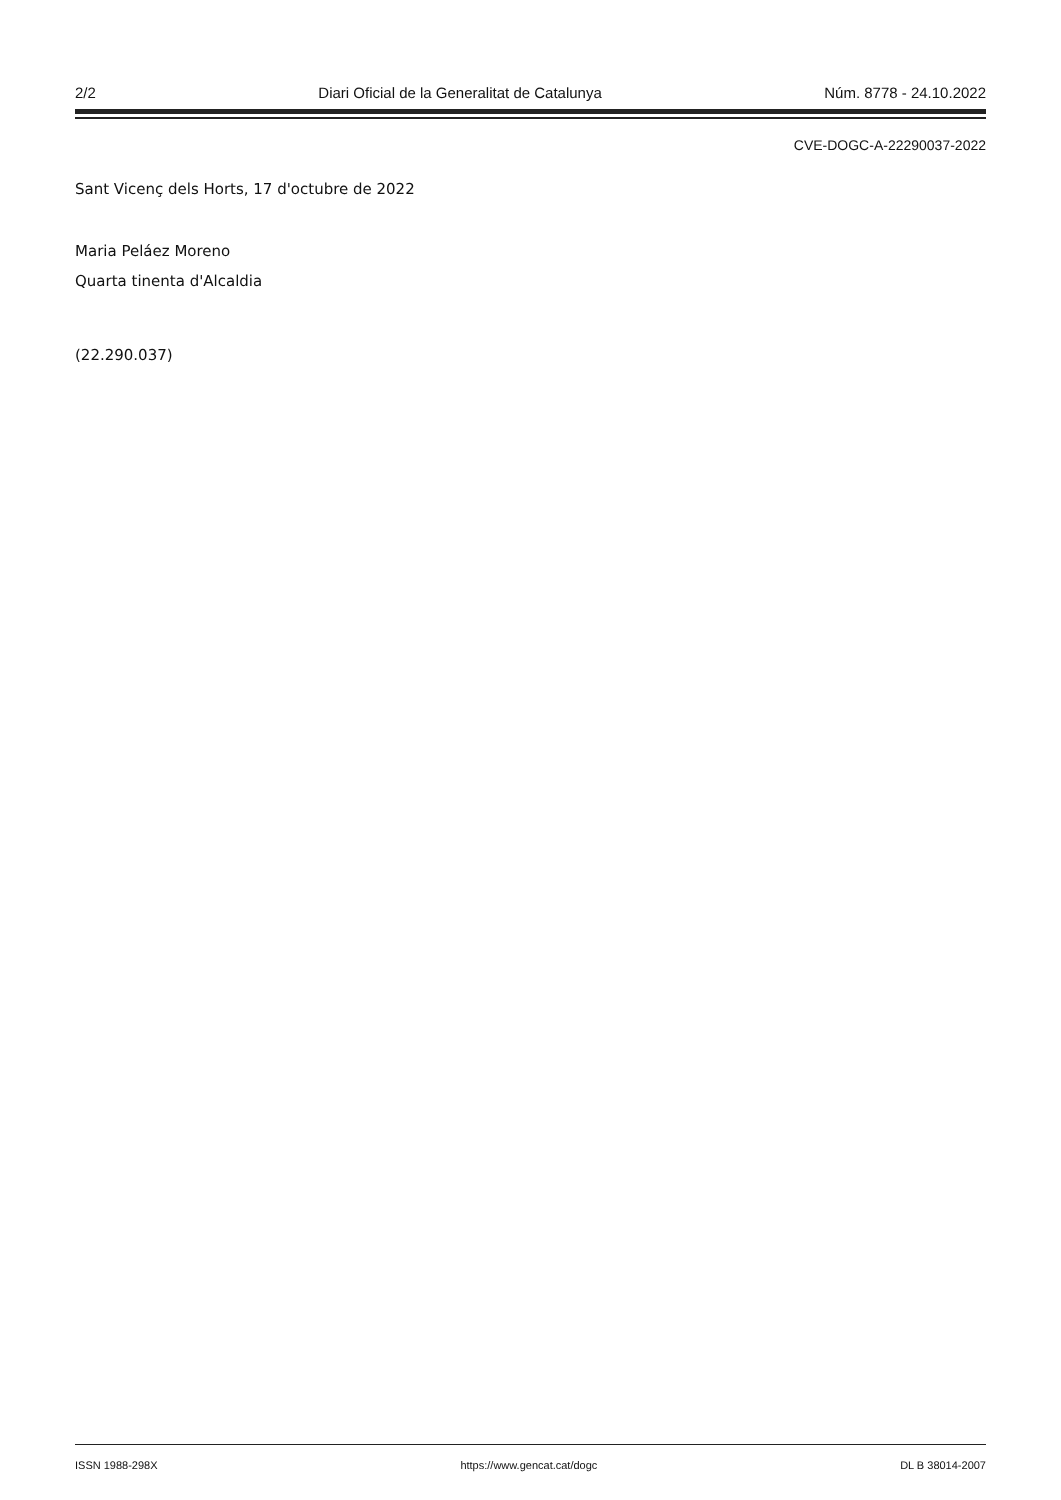2/2 Diari Oficial de la Generalitat de Catalunya Núm. 8778 - 24.10.2022
CVE-DOGC-A-22290037-2022
Sant Vicenç dels Horts, 17 d'octubre de 2022
Maria Peláez Moreno
Quarta tinenta d'Alcaldia
(22.290.037)
ISSN 1988-298X https://www.gencat.cat/dogc DL B 38014-2007